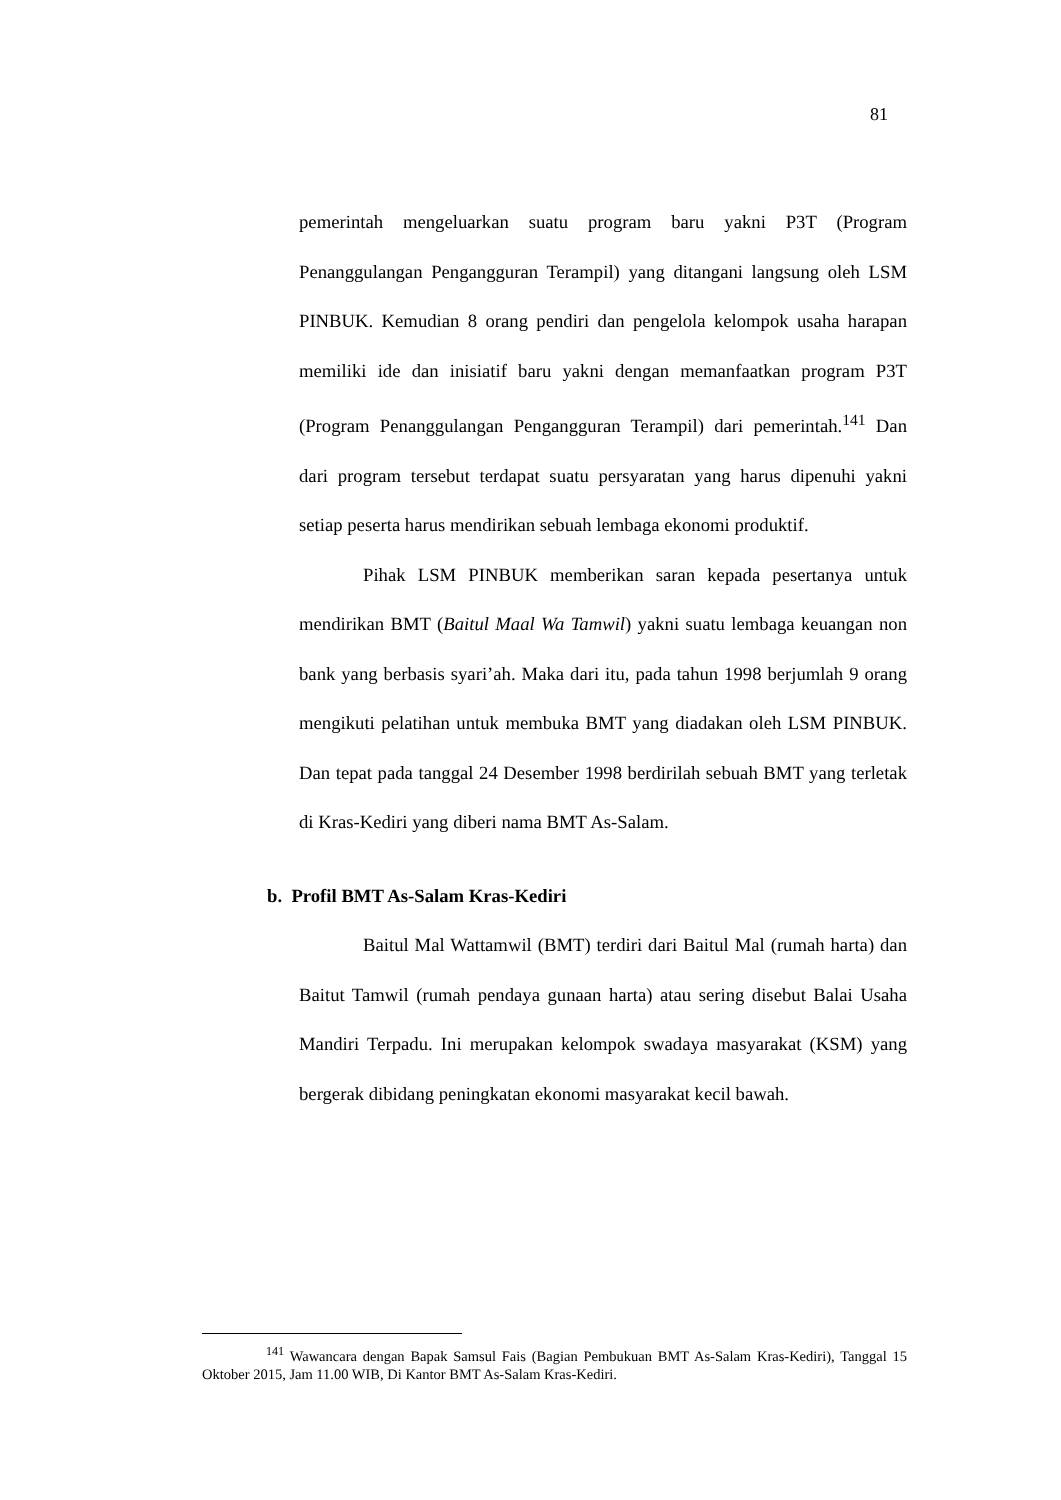81
pemerintah mengeluarkan suatu program baru yakni P3T (Program Penanggulangan Pengangguran Terampil) yang ditangani langsung oleh LSM PINBUK. Kemudian 8 orang pendiri dan pengelola kelompok usaha harapan memiliki ide dan inisiatif baru yakni dengan memanfaatkan program P3T (Program Penanggulangan Pengangguran Terampil) dari pemerintah.<sup>141</sup> Dan dari program tersebut terdapat suatu persyaratan yang harus dipenuhi yakni setiap peserta harus mendirikan sebuah lembaga ekonomi produktif.
Pihak LSM PINBUK memberikan saran kepada pesertanya untuk mendirikan BMT (Baitul Maal Wa Tamwil) yakni suatu lembaga keuangan non bank yang berbasis syari’ah. Maka dari itu, pada tahun 1998 berjumlah 9 orang mengikuti pelatihan untuk membuka BMT yang diadakan oleh LSM PINBUK. Dan tepat pada tanggal 24 Desember 1998 berdirilah sebuah BMT yang terletak di Kras-Kediri yang diberi nama BMT As-Salam.
b. Profil BMT As-Salam Kras-Kediri
Baitul Mal Wattamwil (BMT) terdiri dari Baitul Mal (rumah harta) dan Baitut Tamwil (rumah pendaya gunaan harta) atau sering disebut Balai Usaha Mandiri Terpadu. Ini merupakan kelompok swadaya masyarakat (KSM) yang bergerak dibidang peningkatan ekonomi masyarakat kecil bawah.
<sup>141</sup> Wawancara dengan Bapak Samsul Fais (Bagian Pembukuan BMT As-Salam Kras-Kediri), Tanggal 15 Oktober 2015, Jam 11.00 WIB, Di Kantor BMT As-Salam Kras-Kediri.